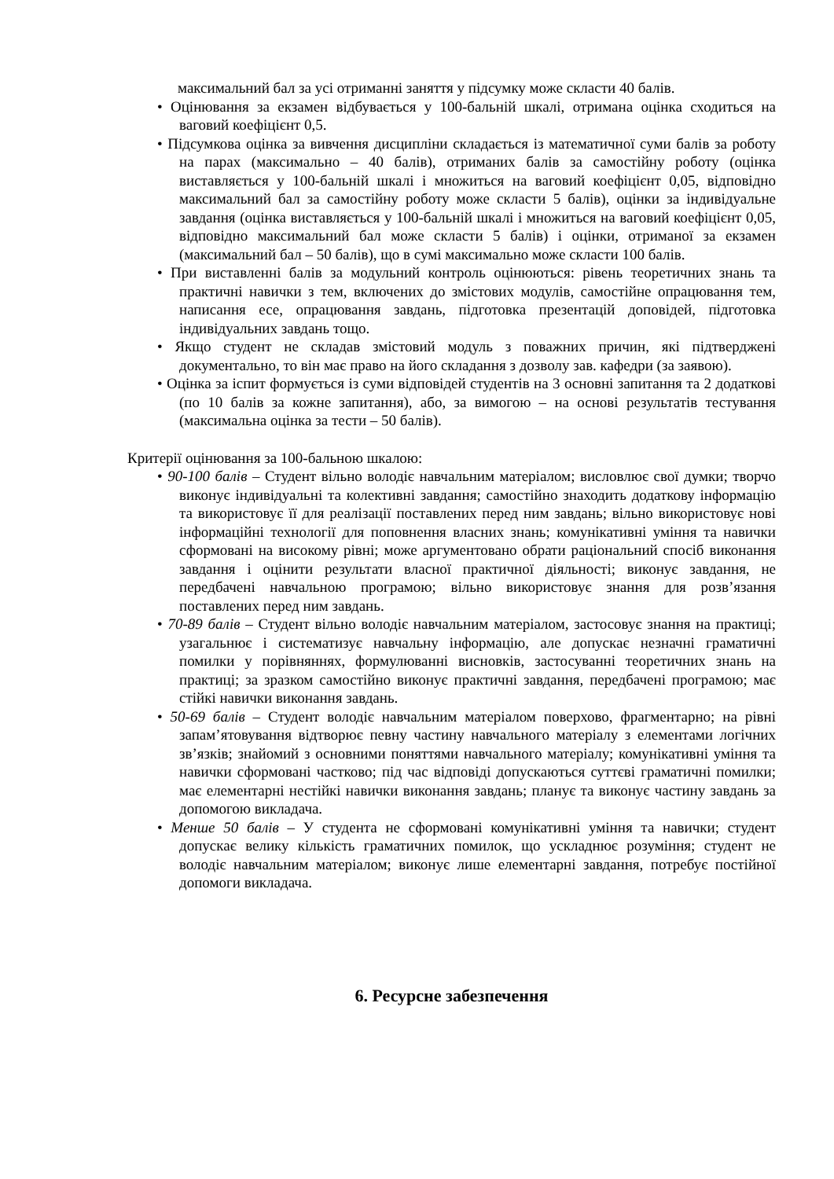максимальний бал за усі отриманні заняття у підсумку може скласти 40 балів.
• Оцінювання за екзамен відбувається у 100-бальній шкалі, отримана оцінка сходиться на ваговий коефіцієнт 0,5.
• Підсумкова оцінка за вивчення дисципліни складається із математичної суми балів за роботу на парах (максимально – 40 балів), отриманих балів за самостійну роботу (оцінка виставляється у 100-бальній шкалі і множиться на ваговий коефіцієнт 0,05, відповідно максимальний бал за самостійну роботу може скласти 5 балів), оцінки за індивідуальне завдання (оцінка виставляється у 100-бальній шкалі і множиться на ваговий коефіцієнт 0,05, відповідно максимальний бал може скласти 5 балів) і оцінки, отриманої за екзамен (максимальний бал – 50 балів), що в сумі максимально може скласти 100 балів.
• При виставленні балів за модульний контроль оцінюються: рівень теоретичних знань та практичні навички з тем, включених до змістових модулів, самостійне опрацювання тем, написання есе, опрацювання завдань, підготовка презентацій доповідей, підготовка індивідуальних завдань тощо.
• Якщо студент не складав змістовий модуль з поважних причин, які підтверджені документально, то він має право на його складання з дозволу зав. кафедри (за заявою).
• Оцінка за іспит формується із суми відповідей студентів на 3 основні запитання та 2 додаткові (по 10 балів за кожне запитання), або, за вимогою – на основі результатів тестування (максимальна оцінка за тести – 50 балів).
Критерії оцінювання за 100-бальною шкалою:
• 90-100 балів – Студент вільно володіє навчальним матеріалом; висловлює свої думки; творчо виконує індивідуальні та колективні завдання; самостійно знаходить додаткову інформацію та використовує її для реалізації поставлених перед ним завдань; вільно використовує нові інформаційні технології для поповнення власних знань; комунікативні уміння та навички сформовані на високому рівні; може аргументовано обрати раціональний спосіб виконання завдання і оцінити результати власної практичної діяльності; виконує завдання, не передбачені навчальною програмою; вільно використовує знання для розв’язання поставлених перед ним завдань.
• 70-89 балів – Студент вільно володіє навчальним матеріалом, застосовує знання на практиці; узагальнює і систематизує навчальну інформацію, але допускає незначні граматичні помилки у порівняннях, формулюванні висновків, застосуванні теоретичних знань на практиці; за зразком самостійно виконує практичні завдання, передбачені програмою; має стійкі навички виконання завдань.
• 50-69 балів – Студент володіє навчальним матеріалом поверхово, фрагментарно; на рівні запам’ятовування відтворює певну частину навчального матеріалу з елементами логічних зв’язків; знайомий з основними поняттями навчального матеріалу; комунікативні уміння та навички сформовані частково; під час відповіді допускаються суттєві граматичні помилки; має елементарні нестійкі навички виконання завдань; планує та виконує частину завдань за допомогою викладача.
• Менше 50 балів – У студента не сформовані комунікативні уміння та навички; студент допускає велику кількість граматичних помилок, що ускладнює розуміння; студент не володіє навчальним матеріалом; виконує лише елементарні завдання, потребує постійної допомоги викладача.
6. Ресурсне забезпечення